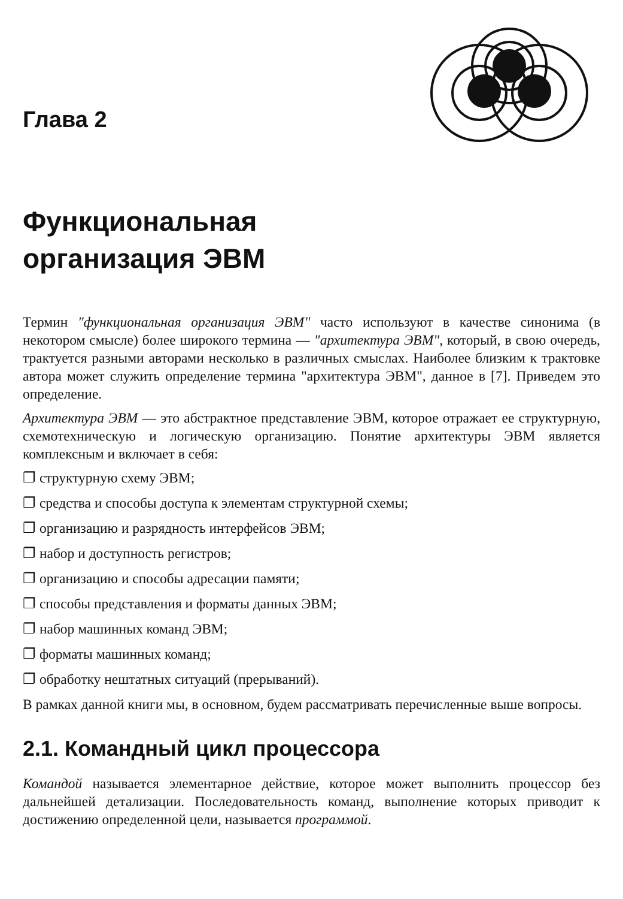Глава 2
Функциональная
организация ЭВМ
Термин "функциональная организация ЭВМ" часто используют в качестве синонима (в некотором смысле) более широкого термина — "архитектура ЭВМ", который, в свою очередь, трактуется разными авторами несколько в различных смыслах. Наиболее близким к трактовке автора может служить определение термина "архитектура ЭВМ", данное в [7]. Приведем это определение.
Архитектура ЭВМ — это абстрактное представление ЭВМ, которое отражает ее структурную, схемотехническую и логическую организацию. Понятие архитектуры ЭВМ является комплексным и включает в себя:
❐ структурную схему ЭВМ;
❐ средства и способы доступа к элементам структурной схемы;
❐ организацию и разрядность интерфейсов ЭВМ;
❐ набор и доступность регистров;
❐ организацию и способы адресации памяти;
❐ способы представления и форматы данных ЭВМ;
❐ набор машинных команд ЭВМ;
❐ форматы машинных команд;
❐ обработку нештатных ситуаций (прерываний).
В рамках данной книги мы, в основном, будем рассматривать перечисленные выше вопросы.
2.1. Командный цикл процессора
Командой называется элементарное действие, которое может выполнить процессор без дальнейшей детализации. Последовательность команд, выполнение которых приводит к достижению определенной цели, называется программой.